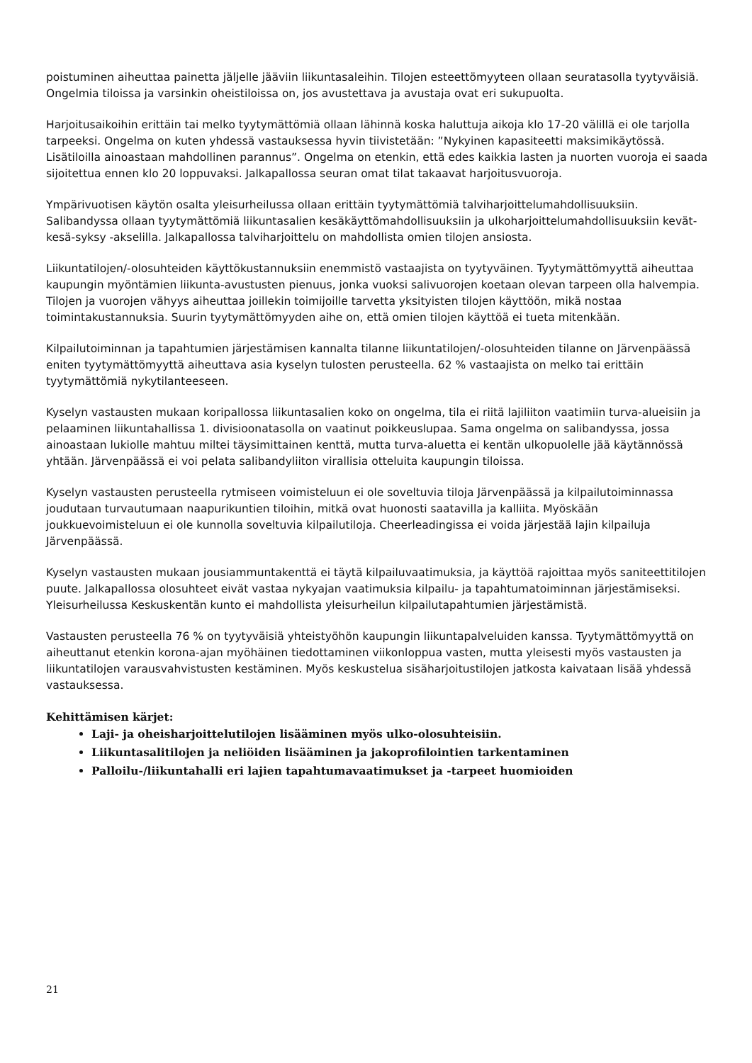poistuminen aiheuttaa painetta jäljelle jääviin liikuntasaleihin. Tilojen esteettömyyteen ollaan seuratasolla tyytyväisiä. Ongelmia tiloissa ja varsinkin oheistiloissa on, jos avustettava ja avustaja ovat eri sukupuolta.
Harjoitusaikoihin erittäin tai melko tyytymättömiä ollaan lähinnä koska haluttuja aikoja klo 17-20 välillä ei ole tarjolla tarpeeksi. Ongelma on kuten yhdessä vastauksessa hyvin tiivistetään: ”Nykyinen kapasiteetti maksimikäytössä. Lisätiloilla ainoastaan mahdollinen parannus”. Ongelma on etenkin, että edes kaikkia lasten ja nuorten vuoroja ei saada sijoitettua ennen klo 20 loppuvaksi. Jalkapallossa seuran omat tilat takaavat harjoitusvuoroja.
Ympärivuotisen käytön osalta yleisurheilussa ollaan erittäin tyytymättömiä talviharjoittelumahdollisuuksiin. Salibandyssa ollaan tyytymättömiä liikuntasalien kesäkäyttömahdollisuuksiin ja ulkoharjoittelumahdollisuuksiin kevät-kesä-syksy -akselilla. Jalkapallossa talviharjoittelu on mahdollista omien tilojen ansiosta.
Liikuntatilojen/-olosuhteiden käyttökustannuksiin enemmistö vastaajista on tyytyväinen. Tyytymättömyyttä aiheuttaa kaupungin myöntämien liikunta-avustusten pienuus, jonka vuoksi salivuorojen koetaan olevan tarpeen olla halvempia. Tilojen ja vuorojen vähyys aiheuttaa joillekin toimijoille tarvetta yksityisten tilojen käyttöön, mikä nostaa toimintakustannuksia. Suurin tyytymättömyyden aihe on, että omien tilojen käyttöä ei tueta mitenkään.
Kilpailutoiminnan ja tapahtumien järjestämisen kannalta tilanne liikuntatilojen/-olosuhteiden tilanne on Järvenpäässä eniten tyytymättömyyttä aiheuttava asia kyselyn tulosten perusteella. 62 % vastaajista on melko tai erittäin tyytymättömiä nykytilanteeseen.
Kyselyn vastausten mukaan koripallossa liikuntasalien koko on ongelma, tila ei riitä lajiliiton vaatimiin turva-alueisiin ja pelaaminen liikuntahallissa 1. divisioonatasolla on vaatinut poikkeuslupaa. Sama ongelma on salibandyssa, jossa ainoastaan lukiolle mahtuu miltei täysimittainen kenttä, mutta turva-aluetta ei kentän ulkopuolelle jää käytännössä yhtään. Järvenpäässä ei voi pelata salibandyliiton virallisia otteluita kaupungin tiloissa.
Kyselyn vastausten perusteella rytmiseen voimisteluun ei ole soveltuvia tiloja Järvenpäässä ja kilpailutoiminnassa joudutaan turvautumaan naapurikuntien tiloihin, mitkä ovat huonosti saatavilla ja kalliita. Myöskään joukkuevoimisteluun ei ole kunnolla soveltuvia kilpailutiloja. Cheerleadingissa ei voida järjestää lajin kilpailuja Järvenpäässä.
Kyselyn vastausten mukaan jousiammuntakenttä ei täytä kilpailuvaatimuksia, ja käyttöä rajoittaa myös saniteettitilojen puute. Jalkapallossa olosuhteet eivät vastaa nykyajan vaatimuksia kilpailu- ja tapahtumatoiminnan järjestämiseksi. Yleisurheilussa Keskuskentän kunto ei mahdollista yleisurheilun kilpailutapahtumien järjestämistä.
Vastausten perusteella 76 % on tyytyväisiä yhteistyöhön kaupungin liikuntapalveluiden kanssa. Tyytymättömyyttä on aiheuttanut etenkin korona-ajan myöhäinen tiedottaminen viikonloppua vasten, mutta yleisesti myös vastausten ja liikuntatilojen varausvahvistusten kestäminen. Myös keskustelua sisäharjoitustilojen jatkosta kaivataan lisää yhdessä vastauksessa.
Kehittämisen kärjet:
Laji- ja oheisharjoittelutilojen lisääminen myös ulko-olosuhteisiin.
Liikuntasalitilojen ja neliöiden lisääminen ja jakoprofilointien tarkentaminen
Palloilu-/liikuntahalli eri lajien tapahtumavaatimukset ja -tarpeet huomioiden
21